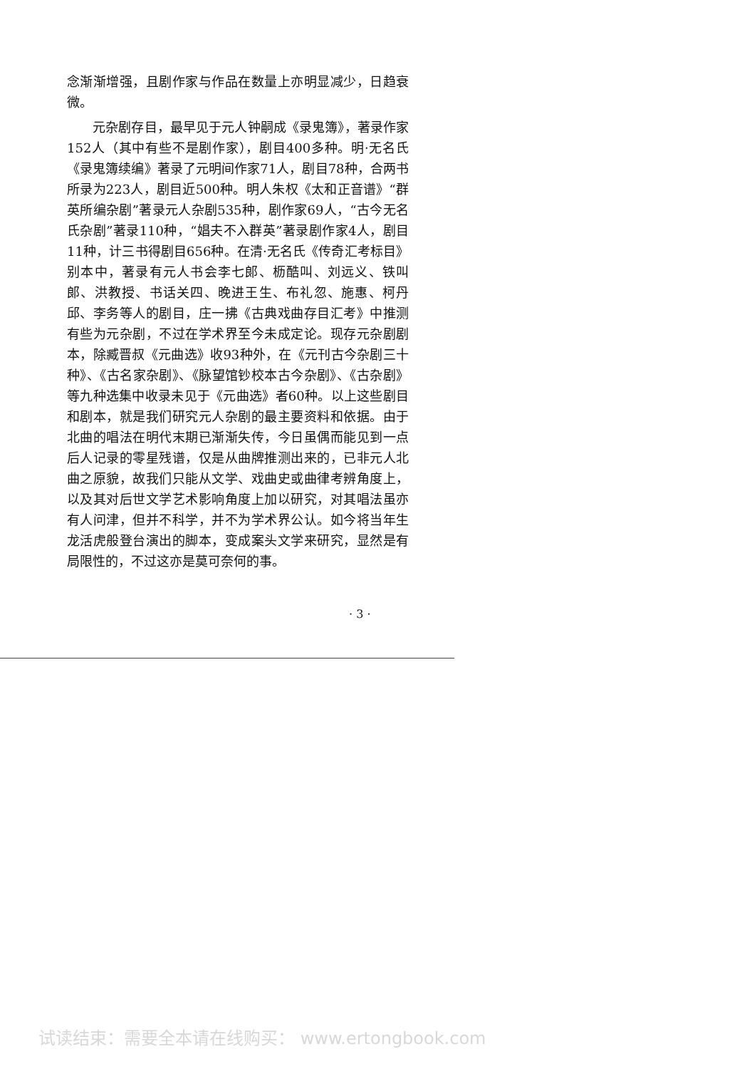念渐渐增强，且剧作家与作品在数量上亦明显减少，日趋衰微。
元杂剧存目，最早见于元人钟嗣成《录鬼簿》，著录作家152人（其中有些不是剧作家），剧目400多种。明·无名氏《录鬼簿续编》著录了元明间作家71人，剧目78种，合两书所录为223人，剧目近500种。明人朱权《太和正音谱》“群英所编杂剧”著录元人杂剧535种，剧作家69人，“古今无名氏杂剧”著录110种，“娼夫不入群英”著录剧作家4人，剧目11种，计三书得剧目656种。在清·无名氏《传奇汇考标目》别本中，著录有元人书会李七郎、枥酷叫、刘远义、铁叫郎、洪教授、书话关四、晚进王生、布礼忽、施惠、柯丹邱、李务等人的剧目，庄一拂《古典戏曲存目汇考》中推测有些为元杂剧，不过在学术界至今未成定论。现存元杂剧剧本，除臧晋叔《元曲选》收93种外，在《元刊古今杂剧三十种》、《古名家杂剧》、《脉望馆钞校本古今杂剧》、《古杂剧》等九种选集中收录未见于《元曲选》者60种。以上这些剧目和剧本，就是我们研究元人杂剧的最主要资料和依据。由于北曲的唱法在明代末期已渐渐失传，今日虽偶而能见到一点后人记录的零星残谱，仅是从曲牌推测出来的，已非元人北曲之原貌，故我们只能从文学、戏曲史或曲律考辨角度上，以及其对后世文学艺术影响角度上加以研究，对其唱法虽亦有人问津，但并不科学，并不为学术界公认。如今将当年生龙活虎般登台演出的脚本，变成案头文学来研究，显然是有局限性的，不过这亦是莫可奈何的事。
· 3 ·
试读结束：需要全本请在线购买： www.ertongbook.com